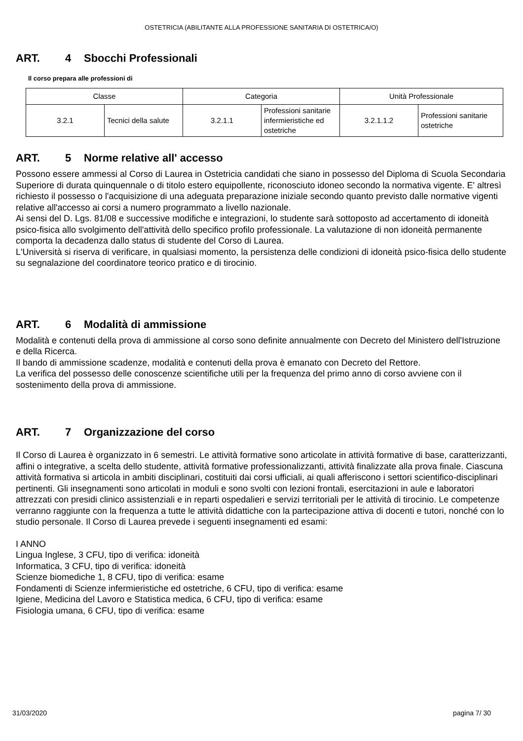OSTETRICIA (ABILITANTE ALLA PROFESSIONE SANITARIA DI OSTETRICA/O)
ART. 4 Sbocchi Professionali
Il corso prepara alle professioni di
| Classe | | Categoria | | Unità Professionale | |
| 3.2.1 | Tecnici della salute | 3.2.1.1 | Professioni sanitarie infermieristiche ed ostetriche | 3.2.1.1.2 | Professioni sanitarie ostetriche |
ART. 5 Norme relative all' accesso
Possono essere ammessi al Corso di Laurea in Ostetricia candidati che siano in possesso del Diploma di Scuola Secondaria Superiore di durata quinquennale o di titolo estero equipollente, riconosciuto idoneo secondo la normativa vigente. E' altresì richiesto il possesso o l'acquisizione di una adeguata preparazione iniziale secondo quanto previsto dalle normative vigenti relative all'accesso ai corsi a numero programmato a livello nazionale.
Ai sensi del D. Lgs. 81/08 e successive modifiche e integrazioni, lo studente sarà sottoposto ad accertamento di idoneità psico-fisica allo svolgimento dell'attività dello specifico profilo professionale. La valutazione di non idoneità permanente comporta la decadenza dallo status di studente del Corso di Laurea.
L'Università si riserva di verificare, in qualsiasi momento, la persistenza delle condizioni di idoneità psico-fisica dello studente su segnalazione del coordinatore teorico pratico e di tirocinio.
ART. 6 Modalità di ammissione
Modalità e contenuti della prova di ammissione al corso sono definite annualmente con Decreto del Ministero dell'Istruzione e della Ricerca.
Il bando di ammissione scadenze, modalità e contenuti della prova è emanato con Decreto del Rettore.
La verifica del possesso delle conoscenze scientifiche utili per la frequenza del primo anno di corso avviene con il sostenimento della prova di ammissione.
ART. 7 Organizzazione del corso
Il Corso di Laurea è organizzato in 6 semestri. Le attività formative sono articolate in attività formative di base, caratterizzanti, affini o integrative, a scelta dello studente, attività formative professionalizzanti, attività finalizzate alla prova finale. Ciascuna attività formativa si articola in ambiti disciplinari, costituiti dai corsi ufficiali, ai quali afferiscono i settori scientifico-disciplinari pertinenti. Gli insegnamenti sono articolati in moduli e sono svolti con lezioni frontali, esercitazioni in aule e laboratori attrezzati con presidi clinico assistenziali e in reparti ospedalieri e servizi territoriali per le attività di tirocinio. Le competenze verranno raggiunte con la frequenza a tutte le attività didattiche con la partecipazione attiva di docenti e tutori, nonché con lo studio personale. Il Corso di Laurea prevede i seguenti insegnamenti ed esami:
I ANNO
Lingua Inglese, 3 CFU, tipo di verifica: idoneità
Informatica, 3 CFU, tipo di verifica: idoneità
Scienze biomediche 1, 8 CFU, tipo di verifica: esame
Fondamenti di Scienze infermieristiche ed ostetriche, 6 CFU, tipo di verifica: esame
Igiene, Medicina del Lavoro e Statistica medica, 6 CFU, tipo di verifica: esame
Fisiologia umana, 6 CFU, tipo di verifica: esame
31/03/2020 pagina 7/ 30